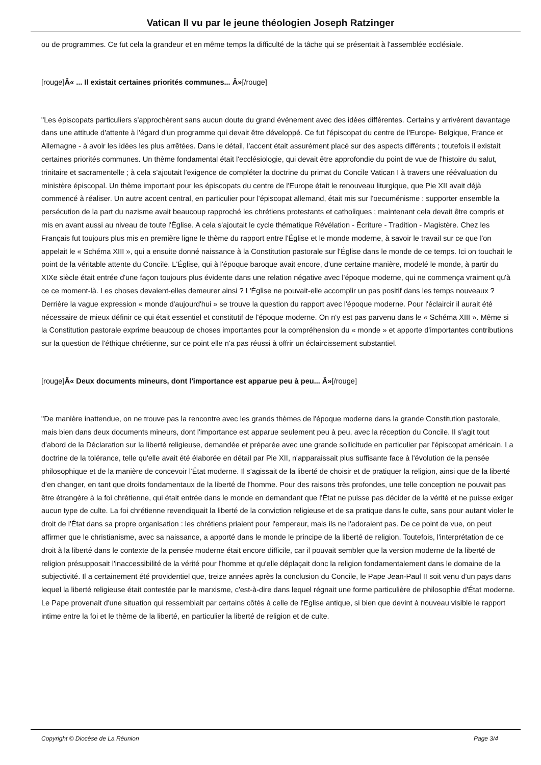Vatican II vu par le jeune théologien Joseph Ratzinger
ou de programmes. Ce fut cela la grandeur et en même temps la difficulté de la tâche qui se présentait à l'assemblée ecclésiale.
[rouge]Â« ... Il existait certaines priorités communes... Â»[/rouge]
"Les épiscopats particuliers s'approchèrent sans aucun doute du grand événement avec des idées différentes. Certains y arrivèrent davantage dans une attitude d'attente à l'égard d'un programme qui devait être développé. Ce fut l'épiscopat du centre de l'Europe- Belgique, France et Allemagne - à avoir les idées les plus arrêtées. Dans le détail, l'accent était assurément placé sur des aspects différents ; toutefois il existait certaines priorités communes. Un thème fondamental était l'ecclésiologie, qui devait être approfondie du point de vue de l'histoire du salut, trinitaire et sacramentelle ; à cela s'ajoutait l'exigence de compléter la doctrine du primat du Concile Vatican I à travers une réévaluation du ministère épiscopal. Un thème important pour les épiscopats du centre de l'Europe était le renouveau liturgique, que Pie XII avait déjà commencé à réaliser. Un autre accent central, en particulier pour l'épiscopat allemand, était mis sur l'oecuménisme : supporter ensemble la persécution de la part du nazisme avait beaucoup rapproché les chrétiens protestants et catholiques ; maintenant cela devait être compris et mis en avant aussi au niveau de toute l'Église. A cela s'ajoutait le cycle thématique Révélation - Écriture - Tradition - Magistère. Chez les Français fut toujours plus mis en première ligne le thème du rapport entre l'Église et le monde moderne, à savoir le travail sur ce que l'on appelait le « Schéma XIII », qui a ensuite donné naissance à la Constitution pastorale sur l'Église dans le monde de ce temps. Ici on touchait le point de la véritable attente du Concile. L'Église, qui à l'époque baroque avait encore, d'une certaine manière, modelé le monde, à partir du XIXe siècle était entrée d'une façon toujours plus évidente dans une relation négative avec l'époque moderne, qui ne commença vraiment qu'à ce ce moment-là. Les choses devaient-elles demeurer ainsi ? L'Église ne pouvait-elle accomplir un pas positif dans les temps nouveaux ? Derrière la vague expression « monde d'aujourd'hui » se trouve la question du rapport avec l'époque moderne. Pour l'éclaircir il aurait été nécessaire de mieux définir ce qui était essentiel et constitutif de l'époque moderne. On n'y est pas parvenu dans le « Schéma XIII ». Même si la Constitution pastorale exprime beaucoup de choses importantes pour la compréhension du « monde » et apporte d'importantes contributions sur la question de l'éthique chrétienne, sur ce point elle n'a pas réussi à offrir un éclaircissement substantiel.
[rouge]Â« Deux documents mineurs, dont l'importance est apparue peu à peu... Â»[/rouge]
"De manière inattendue, on ne trouve pas la rencontre avec les grands thèmes de l'époque moderne dans la grande Constitution pastorale, mais bien dans deux documents mineurs, dont l'importance est apparue seulement peu à peu, avec la réception du Concile. Il s'agit tout d'abord de la Déclaration sur la liberté religieuse, demandée et préparée avec une grande sollicitude en particulier par l'épiscopat américain. La doctrine de la tolérance, telle qu'elle avait été élaborée en détail par Pie XII, n'apparaissait plus suffisante face à l'évolution de la pensée philosophique et de la manière de concevoir l'État moderne. Il s'agissait de la liberté de choisir et de pratiquer la religion, ainsi que de la liberté d'en changer, en tant que droits fondamentaux de la liberté de l'homme. Pour des raisons très profondes, une telle conception ne pouvait pas être étrangère à la foi chrétienne, qui était entrée dans le monde en demandant que l'État ne puisse pas décider de la vérité et ne puisse exiger aucun type de culte. La foi chrétienne revendiquait la liberté de la conviction religieuse et de sa pratique dans le culte, sans pour autant violer le droit de l'État dans sa propre organisation : les chrétiens priaient pour l'empereur, mais ils ne l'adoraient pas. De ce point de vue, on peut affirmer que le christianisme, avec sa naissance, a apporté dans le monde le principe de la liberté de religion. Toutefois, l'interprétation de ce droit à la liberté dans le contexte de la pensée moderne était encore difficile, car il pouvait sembler que la version moderne de la liberté de religion présupposait l'inaccessibilité de la vérité pour l'homme et qu'elle déplaçait donc la religion fondamentalement dans le domaine de la subjectivité. Il a certainement été providentiel que, treize années après la conclusion du Concile, le Pape Jean-Paul II soit venu d'un pays dans lequel la liberté religieuse était contestée par le marxisme, c'est-à-dire dans lequel régnait une forme particulière de philosophie d'État moderne. Le Pape provenait d'une situation qui ressemblait par certains côtés à celle de l'Eglise antique, si bien que devint à nouveau visible le rapport intime entre la foi et le thème de la liberté, en particulier la liberté de religion et de culte.
Copyright © Diocèse de La Réunion Page 3/4